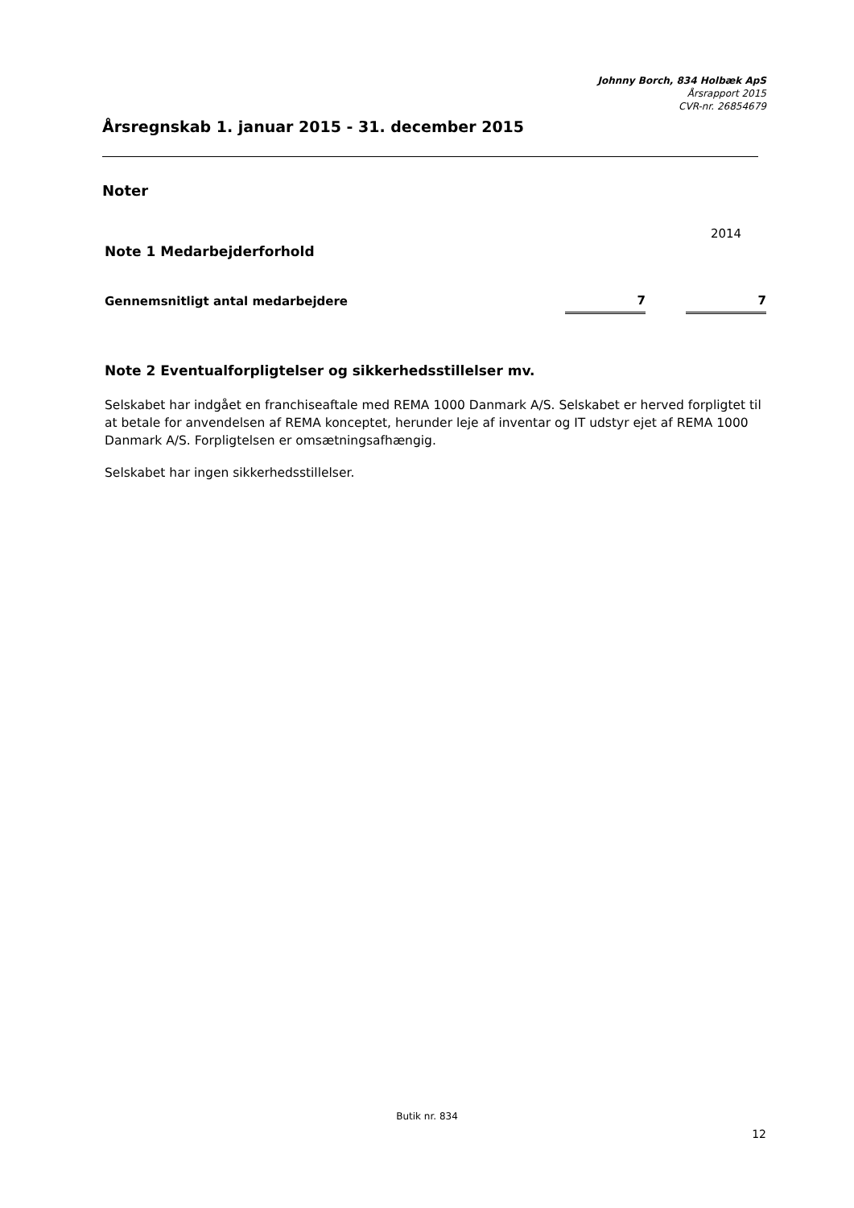Johnny Borch, 834 Holbæk ApS
Årsrapport 2015
CVR-nr. 26854679
Årsregnskab 1. januar 2015 - 31. december 2015
Noter
| | | | 2014 |
| Note 1 Medarbejderforhold | | | |
| Gennemsnitligt antal medarbejdere | 7 | | 7 |
Note 2 Eventualforpligtelser og sikkerhedsstillelser mv.
Selskabet har indgået en franchiseaftale med REMA 1000 Danmark A/S. Selskabet er herved forpligtet til at betale for anvendelsen af REMA konceptet, herunder leje af inventar og IT udstyr ejet af REMA 1000 Danmark A/S. Forpligtelsen er omsætningsafhængig.
Selskabet har ingen sikkerhedsstillelser.
Butik nr. 834
12